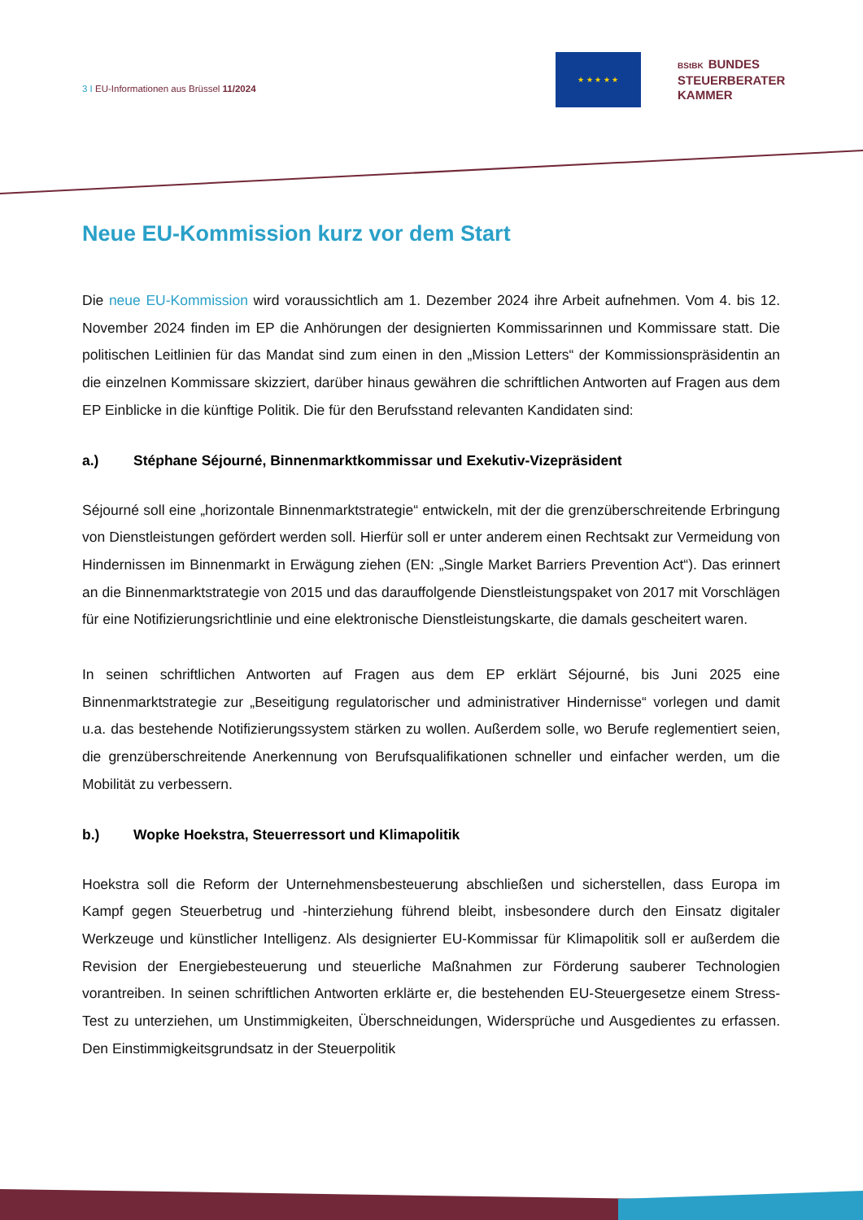3 I EU-Informationen aus Brüssel 11/2024
★ ★ ★ ★ ★
BStBK BUNDES
STEUERBERATER
KAMMER
Neue EU-Kommission kurz vor dem Start
Die neue EU-Kommission wird voraussichtlich am 1. Dezember 2024 ihre Arbeit aufnehmen. Vom 4. bis 12. November 2024 finden im EP die Anhörungen der designierten Kommissarinnen und Kommissare statt. Die politischen Leitlinien für das Mandat sind zum einen in den „Mission Letters“ der Kommissionspräsidentin an die einzelnen Kommissare skizziert, darüber hinaus gewähren die schriftlichen Antworten auf Fragen aus dem EP Einblicke in die künftige Politik. Die für den Berufsstand relevanten Kandidaten sind:
a.) Stéphane Séjourné, Binnenmarktkommissar und Exekutiv-Vizepräsident
Séjourné soll eine „horizontale Binnenmarktstrategie“ entwickeln, mit der die grenzüberschreitende Erbringung von Dienstleistungen gefördert werden soll. Hierfür soll er unter anderem einen Rechtsakt zur Vermeidung von Hindernissen im Binnenmarkt in Erwägung ziehen (EN: „Single Market Barriers Prevention Act“). Das erinnert an die Binnenmarktstrategie von 2015 und das darauffolgende Dienstleistungspaket von 2017 mit Vorschlägen für eine Notifizierungsrichtlinie und eine elektronische Dienstleistungskarte, die damals gescheitert waren.
In seinen schriftlichen Antworten auf Fragen aus dem EP erklärt Séjourné, bis Juni 2025 eine Binnenmarktstrategie zur „Beseitigung regulatorischer und administrativer Hindernisse“ vorlegen und damit u.a. das bestehende Notifizierungssystem stärken zu wollen. Außerdem solle, wo Berufe reglementiert seien, die grenzüberschreitende Anerkennung von Berufsqualifikationen schneller und einfacher werden, um die Mobilität zu verbessern.
b.) Wopke Hoekstra, Steuerressort und Klimapolitik
Hoekstra soll die Reform der Unternehmensbesteuerung abschließen und sicherstellen, dass Europa im Kampf gegen Steuerbetrug und -hinterziehung führend bleibt, insbesondere durch den Einsatz digitaler Werkzeuge und künstlicher Intelligenz. Als designierter EU-Kommissar für Klimapolitik soll er außerdem die Revision der Energiebesteuerung und steuerliche Maßnahmen zur Förderung sauberer Technologien vorantreiben. In seinen schriftlichen Antworten erklärte er, die bestehenden EU-Steuergesetze einem Stress-Test zu unterziehen, um Unstimmigkeiten, Überschneidungen, Widersprüche und Ausgedientes zu erfassen. Den Einstimmigkeitsgrundsatz in der Steuerpolitik